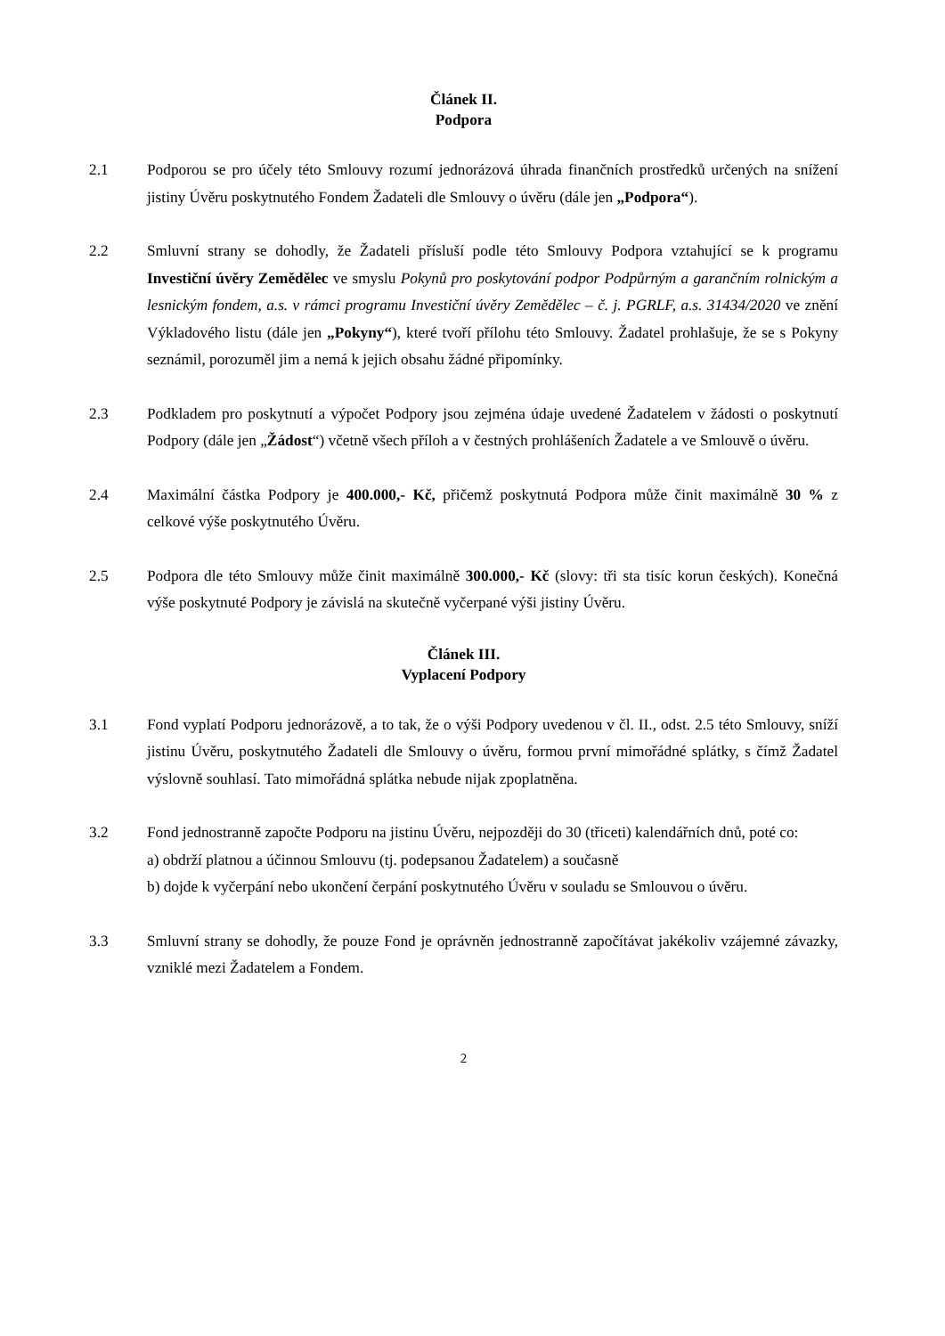Článek II.
Podpora
2.1 Podporou se pro účely této Smlouvy rozumí jednorázová úhrada finančních prostředků určených na snížení jistiny Úvěru poskytnutého Fondem Žadateli dle Smlouvy o úvěru (dále jen „Podpora“).
2.2 Smluvní strany se dohodly, že Žadateli přísluší podle této Smlouvy Podpora vztahující se k programu Investiční úvěry Zemědělec ve smyslu Pokynů pro poskytování podpor Podpůrným a garančním rolnickým a lesnickým fondem, a.s. v rámci programu Investiční úvěry Zemědělec – č. j. PGRLF, a.s. 31434/2020 ve znění Výkladového listu (dále jen „Pokyny“), které tvoří přílohu této Smlouvy. Žadatel prohlašuje, že se s Pokyny seznámil, porozuměl jim a nemá k jejich obsahu žádné připomínky.
2.3 Podkladem pro poskytnutí a výpočet Podpory jsou zejména údaje uvedené Žadatelem v žádosti o poskytnutí Podpory (dále jen „Žádost“) včetně všech příloh a v čestných prohlášeních Žadatele a ve Smlouvě o úvěru.
2.4 Maximální částka Podpory je 400.000,- Kč, přičemž poskytnutá Podpora může činit maximálně 30 % z celkové výše poskytnutého Úvěru.
2.5 Podpora dle této Smlouvy může činit maximálně 300.000,- Kč (slovy: tři sta tisíc korun českých). Konečná výše poskytnuté Podpory je závislá na skutečně vyčerpané výši jistiny Úvěru.
Článek III.
Vyplacení Podpory
3.1 Fond vyplatí Podporu jednorázově, a to tak, že o výši Podpory uvedenou v čl. II., odst. 2.5 této Smlouvy, sníží jistinu Úvěru, poskytnutého Žadateli dle Smlouvy o úvěru, formou první mimořádné splátky, s čímž Žadatel výslovně souhlasí. Tato mimořádná splátka nebude nijak zpoplatněna.
3.2 Fond jednostranně započte Podporu na jistinu Úvěru, nejpozději do 30 (třiceti) kalendářních dnů, poté co:
a) obdrží platnou a účinnou Smlouvu (tj. podepsanou Žadatelem) a současně
b) dojde k vyčerpání nebo ukončení čerpání poskytnutého Úvěru v souladu se Smlouvou o úvěru.
3.3 Smluvní strany se dohodly, že pouze Fond je oprávněn jednostranně započítávat jakékoliv vzájemné závazky, vzniklé mezi Žadatelem a Fondem.
2